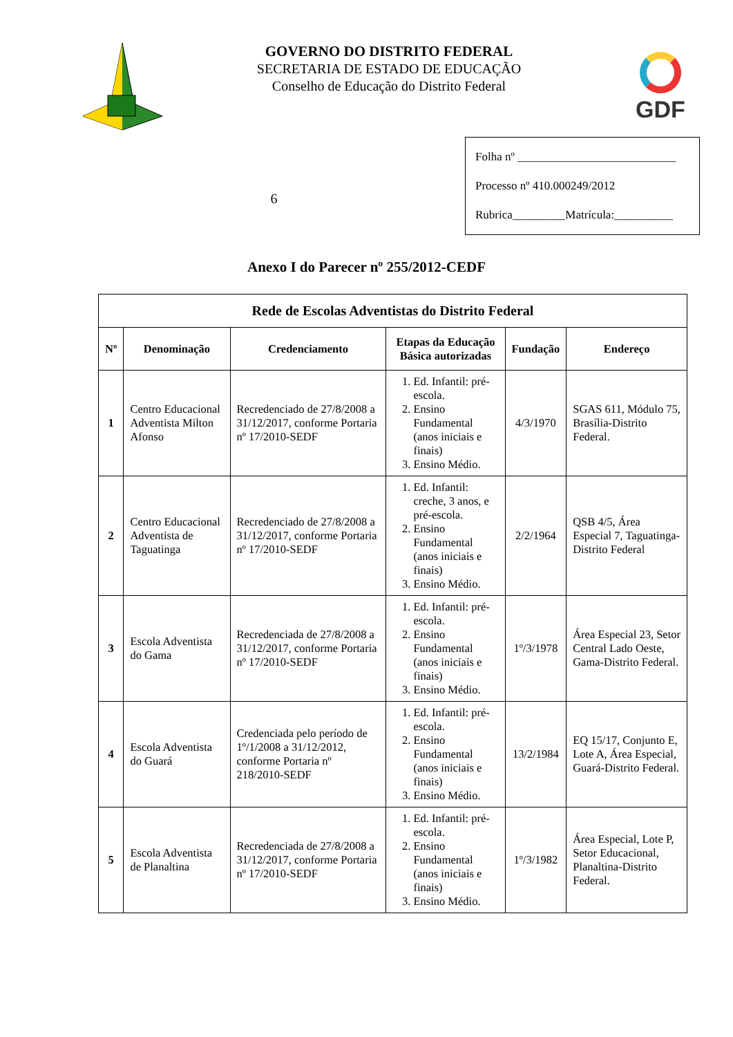GOVERNO DO DISTRITO FEDERAL
SECRETARIA DE ESTADO DE EDUCAÇÃO
Conselho de Educação do Distrito Federal
GDF
6
Folha nº ___________________________
Processo nº 410.000249/2012
Rubrica_________Matrícula:__________
Anexo I do Parecer nº 255/2012-CEDF
| Rede de Escolas Adventistas do Distrito Federal | | | | | |
| --- | --- | --- | --- | --- | --- |
| Nº | Denominação | Credenciamento | Etapas da Educação Básica autorizadas | Fundação | Endereço |
| 1 | Centro Educacional Adventista Milton Afonso | Recredenciado de 27/8/2008 a 31/12/2017, conforme Portaria nº 17/2010-SEDF | 1. Ed. Infantil: pré-escola. 2. Ensino Fundamental (anos iniciais e finais) 3. Ensino Médio. | 4/3/1970 | SGAS 611, Módulo 75, Brasília-Distrito Federal. |
| 2 | Centro Educacional Adventista de Taguatinga | Recredenciado de 27/8/2008 a 31/12/2017, conforme Portaria nº 17/2010-SEDF | 1. Ed. Infantil: creche, 3 anos, e pré-escola. 2. Ensino Fundamental (anos iniciais e finais) 3. Ensino Médio. | 2/2/1964 | QSB 4/5, Área Especial 7, Taguatinga-Distrito Federal |
| 3 | Escola Adventista do Gama | Recredenciada de 27/8/2008 a 31/12/2017, conforme Portaria nº 17/2010-SEDF | 1. Ed. Infantil: pré-escola. 2. Ensino Fundamental (anos iniciais e finais) 3. Ensino Médio. | 1º/3/1978 | Área Especial 23, Setor Central Lado Oeste, Gama-Distrito Federal. |
| 4 | Escola Adventista do Guará | Credenciada pelo período de 1º/1/2008 a 31/12/2012, conforme Portaria nº 218/2010-SEDF | 1. Ed. Infantil: pré-escola. 2. Ensino Fundamental (anos iniciais e finais) 3. Ensino Médio. | 13/2/1984 | EQ 15/17, Conjunto E, Lote A, Área Especial, Guará-Distrito Federal. |
| 5 | Escola Adventista de Planaltina | Recredenciada de 27/8/2008 a 31/12/2017, conforme Portaria nº 17/2010-SEDF | 1. Ed. Infantil: pré-escola. 2. Ensino Fundamental (anos iniciais e finais) 3. Ensino Médio. | 1º/3/1982 | Área Especial, Lote P, Setor Educacional, Planaltina-Distrito Federal. |